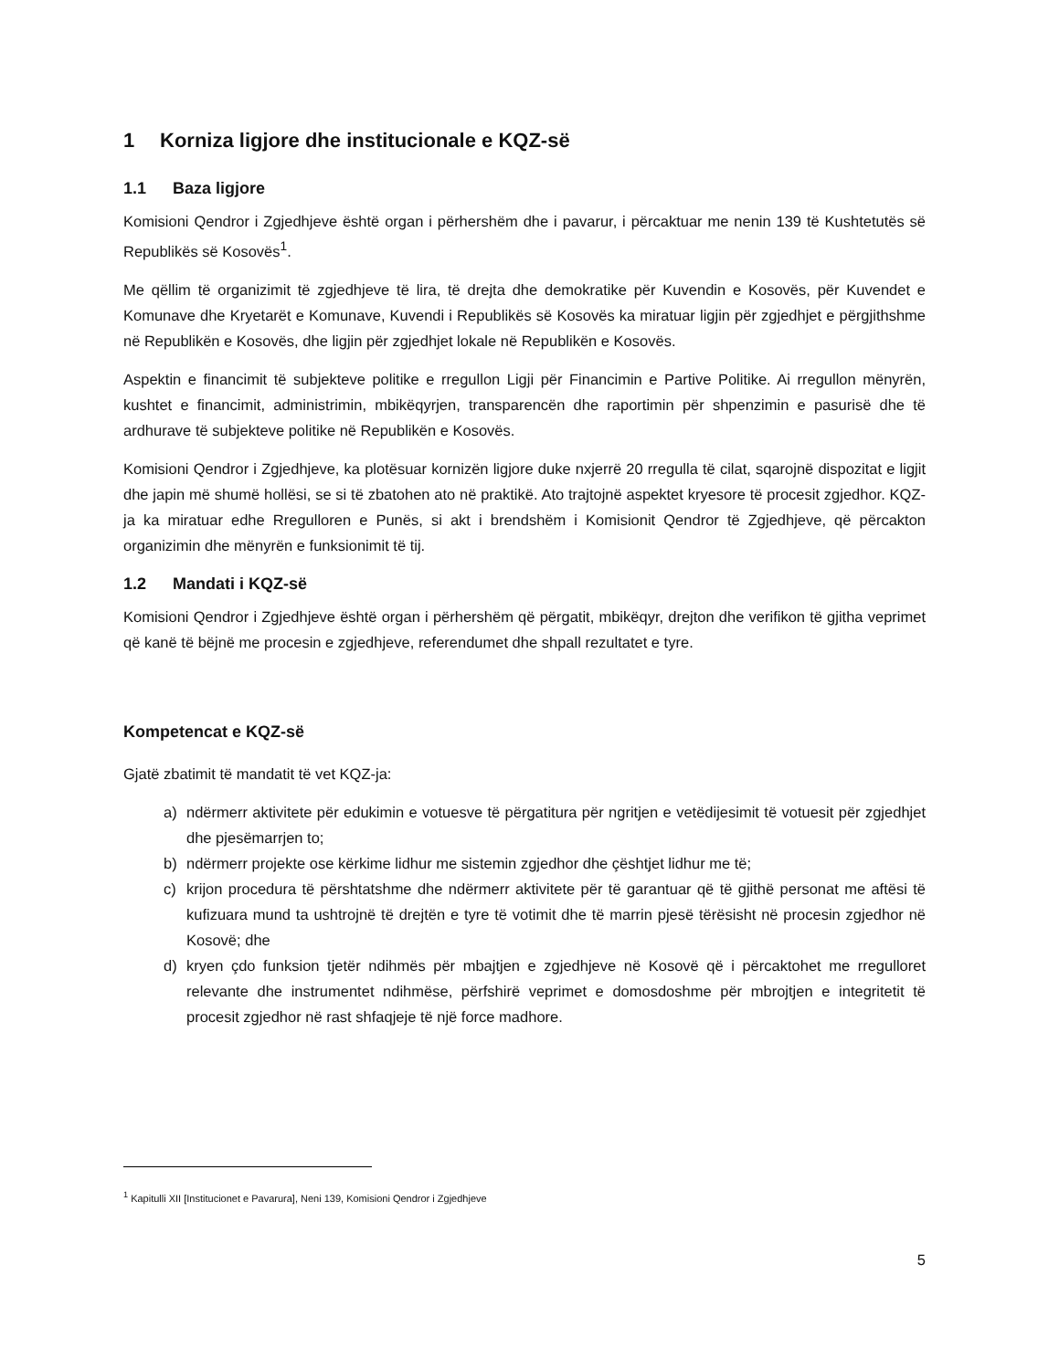1 Korniza ligjore dhe institucionale e KQZ-së
1.1 Baza ligjore
Komisioni Qendror i Zgjedhjeve është organ i përhershëm dhe i pavarur, i përcaktuar me nenin 139 të Kushtetutës së Republikës së Kosovës<sup>1</sup>.
Me qëllim të organizimit të zgjedhjeve të lira, të drejta dhe demokratike për Kuvendin e Kosovës, për Kuvendet e Komunave dhe Kryetarët e Komunave, Kuvendi i Republikës së Kosovës ka miratuar ligjin për zgjedhjet e përgjithshme në Republikën e Kosovës, dhe ligjin për zgjedhjet lokale në Republikën e Kosovës.
Aspektin e financimit të subjekteve politike e rregullon Ligji për Financimin e Partive Politike. Ai rregullon mënyrën, kushtet e financimit, administrimin, mbikëqyrjen, transparencën dhe raportimin për shpenzimin e pasurisë dhe të ardhurave të subjekteve politike në Republikën e Kosovës.
Komisioni Qendror i Zgjedhjeve, ka plotësuar kornizën ligjore duke nxjerrë 20 rregulla të cilat, sqarojnë dispozitat e ligjit dhe japin më shumë hollësi, se si të zbatohen ato në praktikë. Ato trajtojnë aspektet kryesore të procesit zgjedhor. KQZ-ja ka miratuar edhe Rregulloren e Punës, si akt i brendshëm i Komisionit Qendror të Zgjedhjeve, që përcakton organizimin dhe mënyrën e funksionimit të tij.
1.2 Mandati i KQZ-së
Komisioni Qendror i Zgjedhjeve është organ i përhershëm që përgatit, mbikëqyr, drejton dhe verifikon të gjitha veprimet që kanë të bëjnë me procesin e zgjedhjeve, referendumet dhe shpall rezultatet e tyre.
Kompetencat e KQZ-së
Gjatë zbatimit të mandatit të vet KQZ-ja:
a) ndërmerr aktivitete për edukimin e votuesve të përgatitura për ngritjen e vetëdijesimit të votuesit për zgjedhjet dhe pjesëmarrjen to;
b) ndërmerr projekte ose kërkime lidhur me sistemin zgjedhor dhe çështjet lidhur me të;
c) krijon procedura të përshtatshme dhe ndërmerr aktivitete për të garantuar që të gjithë personat me aftësi të kufizuara mund ta ushtrojnë të drejtën e tyre të votimit dhe të marrin pjesë tërësisht në procesin zgjedhor në Kosovë; dhe
d) kryen çdo funksion tjetër ndihmës për mbajtjen e zgjedhjeve në Kosovë që i përcaktohet me rregulloret relevante dhe instrumentet ndihmëse, përfshirë veprimet e domosdoshme për mbrojtjen e integritetit të procesit zgjedhor në rast shfaqjeje të një force madhore.
<sup>1</sup> Kapitulli XII [Institucionet e Pavarura], Neni 139, Komisioni Qendror i Zgjedhjeve
5